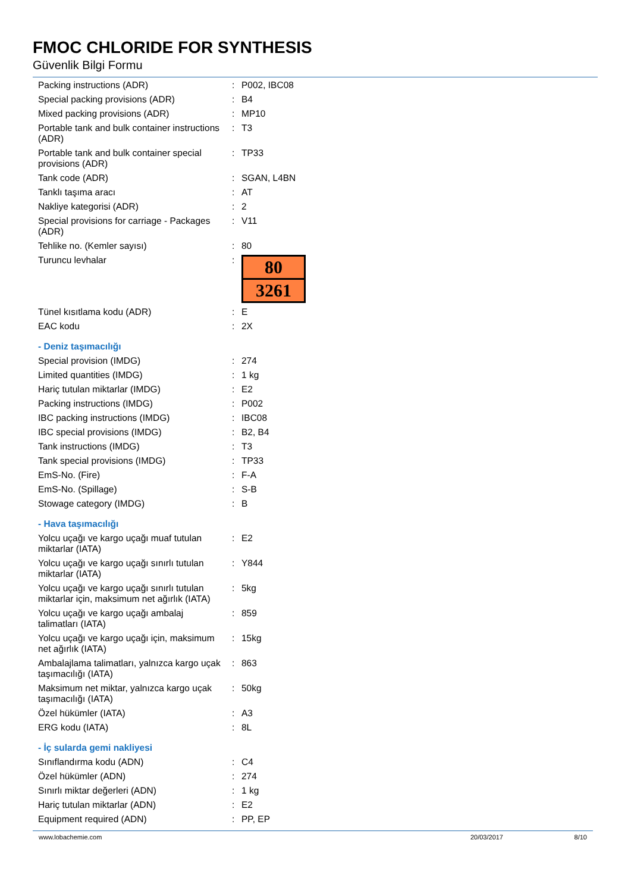FMOC CHLORIDE FOR SYNTHESIS
Güvenlik Bilgi Formu
| Packing instructions (ADR) | : | P002, IBC08 |
| Special packing provisions (ADR) | : | B4 |
| Mixed packing provisions (ADR) | : | MP10 |
| Portable tank and bulk container instructions (ADR) | : | T3 |
| Portable tank and bulk container special provisions (ADR) | : | TP33 |
| Tank code (ADR) | : | SGAN, L4BN |
| Tanklı taşıma aracı | : | AT |
| Nakliye kategorisi (ADR) | : | 2 |
| Special provisions for carriage - Packages (ADR) | : | V11 |
| Tehlike no. (Kemler sayısı) | : | 80 |
| Turuncu levhalar | : | 80 3261 |
| Tünel kısıtlama kodu (ADR) | : | E |
| EAC kodu | : | 2X |
- Deniz taşımacılığı
| Special provision (IMDG) | : | 274 |
| Limited quantities (IMDG) | : | 1 kg |
| Hariç tutulan miktarlar (IMDG) | : | E2 |
| Packing instructions (IMDG) | : | P002 |
| IBC packing instructions (IMDG) | : | IBC08 |
| IBC special provisions (IMDG) | : | B2, B4 |
| Tank instructions (IMDG) | : | T3 |
| Tank special provisions (IMDG) | : | TP33 |
| EmS-No. (Fire) | : | F-A |
| EmS-No. (Spillage) | : | S-B |
| Stowage category (IMDG) | : | B |
- Hava taşımacılığı
| Yolcu uçağı ve kargo uçağı muaf tutulan miktarlar (IATA) | : | E2 |
| Yolcu uçağı ve kargo uçağı sınırlı tutulan miktarlar (IATA) | : | Y844 |
| Yolcu uçağı ve kargo uçağı sınırlı tutulan miktarlar için, maksimum net ağırlık (IATA) | : | 5kg |
| Yolcu uçağı ve kargo uçağı ambalaj talimatları (IATA) | : | 859 |
| Yolcu uçağı ve kargo uçağı için, maksimum net ağırlık (IATA) | : | 15kg |
| Ambalajlama talimatları, yalnızca kargo uçak taşımacılığı (IATA) | : | 863 |
| Maksimum net miktar, yalnızca kargo uçak taşımacılığı (IATA) | : | 50kg |
| Özel hükümler (IATA) | : | A3 |
| ERG kodu (IATA) | : | 8L |
- İç sularda gemi nakliyesi
| Sınıflandırma kodu (ADN) | : | C4 |
| Özel hükümler (ADN) | : | 274 |
| Sınırlı miktar değerleri (ADN) | : | 1 kg |
| Hariç tutulan miktarlar (ADN) | : | E2 |
| Equipment required (ADN) | : | PP, EP |
www.lobachemie.com 20/03/2017 8/10